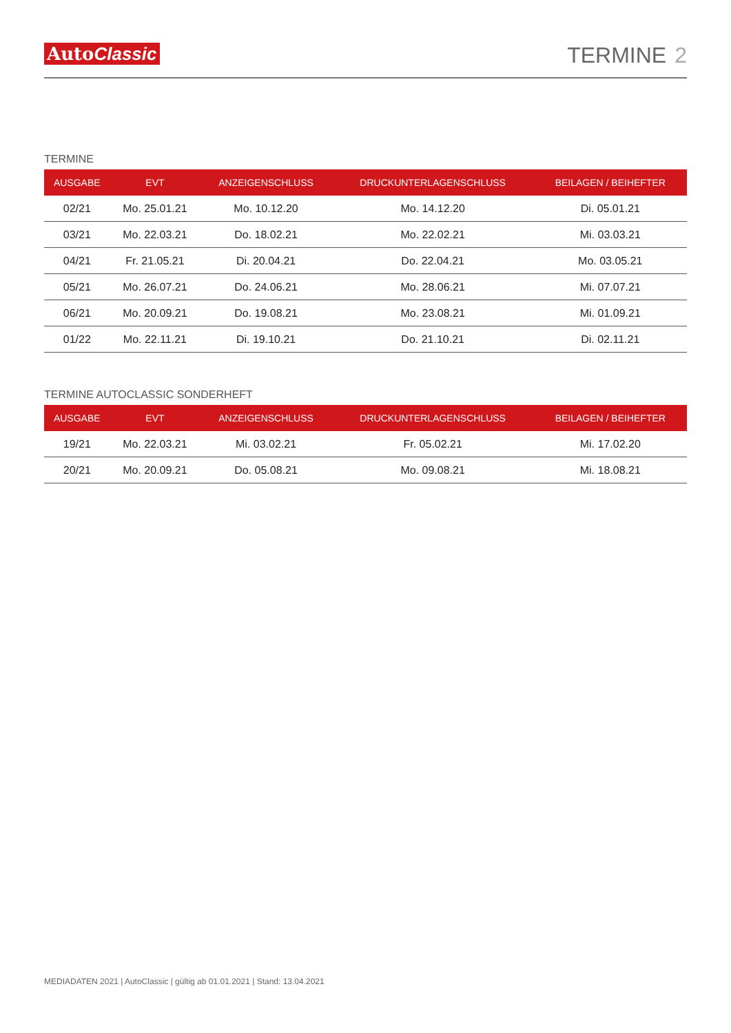AutoClassic
TERMINE 2
TERMINE
| AUSGABE | EVT | ANZEIGENSCHLUSS | DRUCKUNTERLAGENSCHLUSS | BEILAGEN / BEIHEFTER |
| --- | --- | --- | --- | --- |
| 02/21 | Mo. 25.01.21 | Mo. 10.12.20 | Mo. 14.12.20 | Di. 05.01.21 |
| 03/21 | Mo. 22.03.21 | Do. 18.02.21 | Mo. 22.02.21 | Mi. 03.03.21 |
| 04/21 | Fr. 21.05.21 | Di. 20.04.21 | Do. 22.04.21 | Mo. 03.05.21 |
| 05/21 | Mo. 26.07.21 | Do. 24.06.21 | Mo. 28.06.21 | Mi. 07.07.21 |
| 06/21 | Mo. 20.09.21 | Do. 19.08.21 | Mo. 23.08.21 | Mi. 01.09.21 |
| 01/22 | Mo. 22.11.21 | Di. 19.10.21 | Do. 21.10.21 | Di. 02.11.21 |
TERMINE AUTOCLASSIC SONDERHEFT
| AUSGABE | EVT | ANZEIGENSCHLUSS | DRUCKUNTERLAGENSCHLUSS | BEILAGEN / BEIHEFTER |
| --- | --- | --- | --- | --- |
| 19/21 | Mo. 22.03.21 | Mi. 03.02.21 | Fr. 05.02.21 | Mi. 17.02.20 |
| 20/21 | Mo. 20.09.21 | Do. 05.08.21 | Mo. 09.08.21 | Mi. 18.08.21 |
MEDIADATEN 2021 | AutoClassic | gültig ab 01.01.2021 | Stand: 13.04.2021